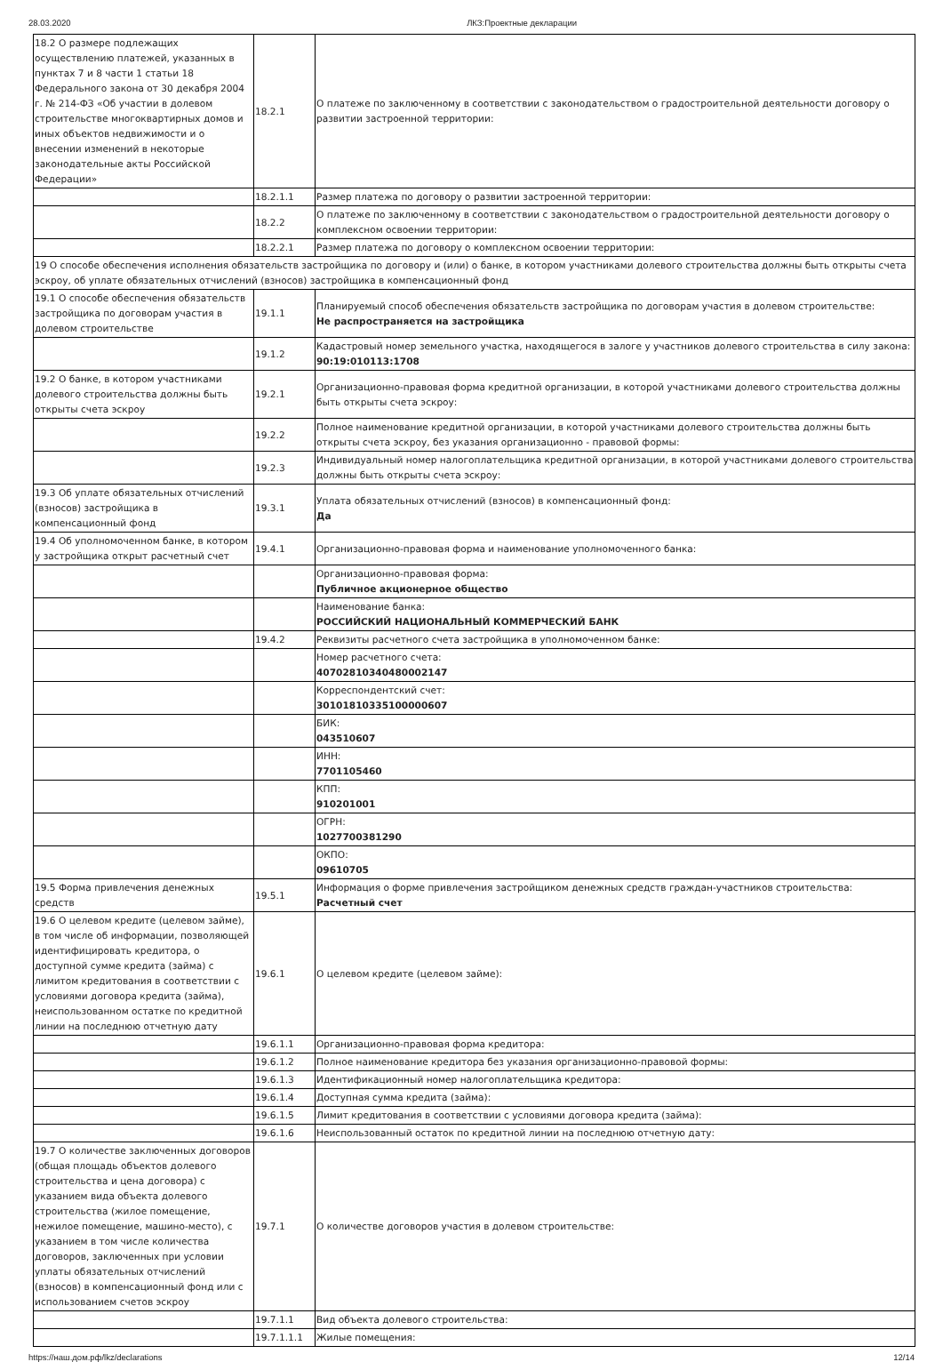28.03.2020 ЛКЗ:Проектные декларации
| 18.2 О размере подлежащих осуществлению платежей, указанных в пунктах 7 и 8 части 1 статьи 18 Федерального закона от 30 декабря 2004 г. № 214-ФЗ «Об участии в долевом строительстве многоквартирных домов и иных объектов недвижимости и о внесении изменений в некоторые законодательные акты Российской Федерации» | 18.2.1 | О платеже по заключенному в соответствии с законодательством о градостроительной деятельности договору о развитии застроенной территории: |
| | 18.2.1.1 | Размер платежа по договору о развитии застроенной территории: |
| | 18.2.2 | О платеже по заключенному в соответствии с законодательством о градостроительной деятельности договору о комплексном освоении территории: |
| | 18.2.2.1 | Размер платежа по договору о комплексном освоении территории: |
| 19 О способе обеспечения исполнения обязательств застройщика по договору и (или) о банке, в котором участниками долевого строительства должны быть открыты счета эскроу, об уплате обязательных отчислений (взносов) застройщика в компенсационный фонд | | |
| 19.1 О способе обеспечения обязательств застройщика по договорам участия в долевом строительстве | 19.1.1 | Планируемый способ обеспечения обязательств застройщика по договорам участия в долевом строительстве: Не распространяется на застройщика |
| | 19.1.2 | Кадастровый номер земельного участка, находящегося в залоге у участников долевого строительства в силу закона: 90:19:010113:1708 |
| 19.2 О банке, в котором участниками долевого строительства должны быть открыты счета эскроу | 19.2.1 | Организационно-правовая форма кредитной организации, в которой участниками долевого строительства должны быть открыты счета эскроу: |
| | 19.2.2 | Полное наименование кредитной организации, в которой участниками долевого строительства должны быть открыты счета эскроу, без указания организационно - правовой формы: |
| | 19.2.3 | Индивидуальный номер налогоплательщика кредитной организации, в которой участниками долевого строительства должны быть открыты счета эскроу: |
| 19.3 Об уплате обязательных отчислений (взносов) застройщика в компенсационный фонд | 19.3.1 | Уплата обязательных отчислений (взносов) в компенсационный фонд: Да |
| 19.4 Об уполномоченном банке, в котором у застройщика открыт расчетный счет | 19.4.1 | Организационно-правовая форма и наименование уполномоченного банка: |
| | | Организационно-правовая форма: Публичное акционерное общество |
| | | Наименование банка: РОССИЙСКИЙ НАЦИОНАЛЬНЫЙ КОММЕРЧЕСКИЙ БАНК |
| | 19.4.2 | Реквизиты расчетного счета застройщика в уполномоченном банке: |
| | | Номер расчетного счета: 40702810340480002147 |
| | | Корреспондентский счет: 30101810335100000607 |
| | | БИК: 043510607 |
| | | ИНН: 7701105460 |
| | | КПП: 910201001 |
| | | ОГРН: 1027700381290 |
| | | ОКПО: 09610705 |
| 19.5 Форма привлечения денежных средств | 19.5.1 | Информация о форме привлечения застройщиком денежных средств граждан-участников строительства: Расчетный счет |
| 19.6 О целевом кредите (целевом займе), в том числе об информации, позволяющей идентифицировать кредитора, о доступной сумме кредита (займа) с лимитом кредитования в соответствии с условиями договора кредита (займа), неиспользованном остатке по кредитной линии на последнюю отчетную дату | 19.6.1 | О целевом кредите (целевом займе): |
| | 19.6.1.1 | Организационно-правовая форма кредитора: |
| | 19.6.1.2 | Полное наименование кредитора без указания организационно-правовой формы: |
| | 19.6.1.3 | Идентификационный номер налогоплательщика кредитора: |
| | 19.6.1.4 | Доступная сумма кредита (займа): |
| | 19.6.1.5 | Лимит кредитования в соответствии с условиями договора кредита (займа): |
| | 19.6.1.6 | Неиспользованный остаток по кредитной линии на последнюю отчетную дату: |
| 19.7 О количестве заключенных договоров (общая площадь объектов долевого строительства и цена договора) с указанием вида объекта долевого строительства (жилое помещение, нежилое помещение, машино-место), с указанием в том числе количества договоров, заключенных при условии уплаты обязательных отчислений (взносов) в компенсационный фонд или с использованием счетов эскроу | 19.7.1 | О количестве договоров участия в долевом строительстве: |
| | 19.7.1.1 | Вид объекта долевого строительства: |
| | 19.7.1.1.1 | Жилые помещения: |
https://наш.дом.рф/lkz/declarations 12/14